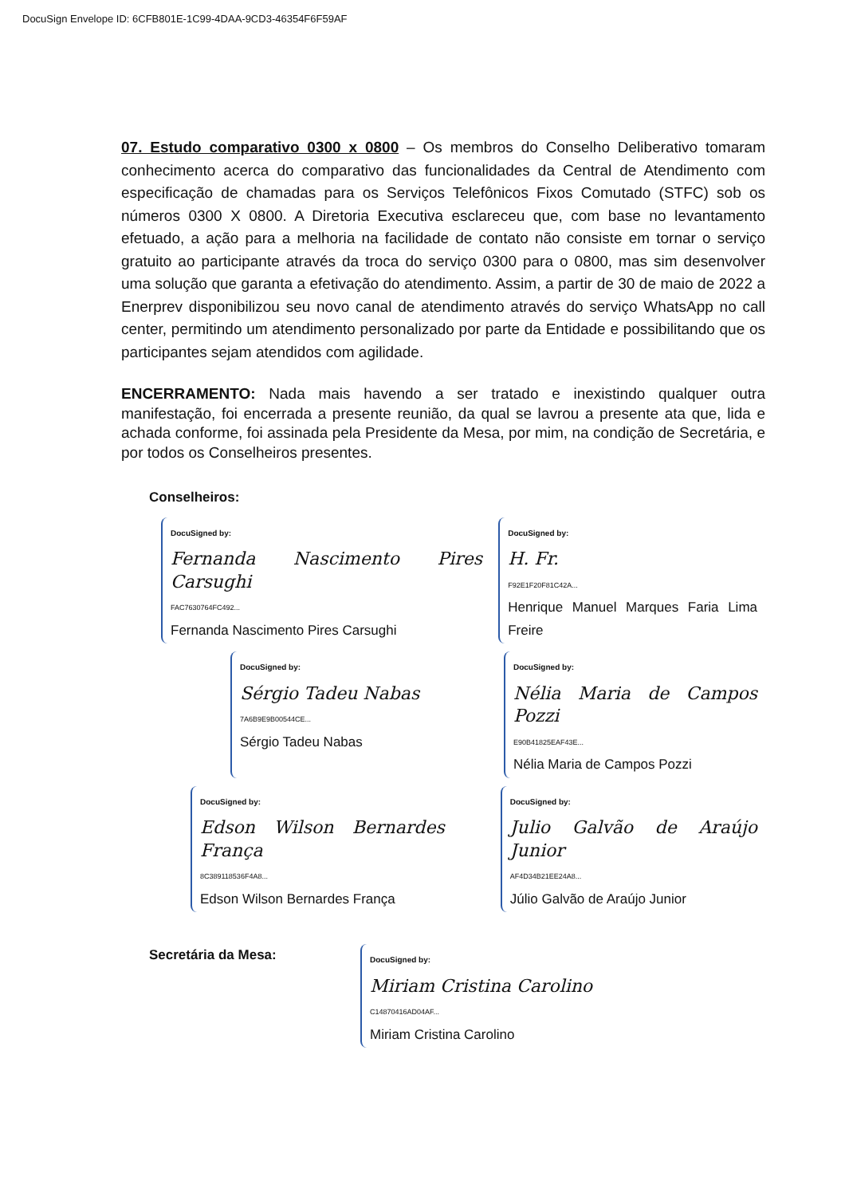DocuSign Envelope ID: 6CFB801E-1C99-4DAA-9CD3-46354F6F59AF
07. Estudo comparativo 0300 x 0800 – Os membros do Conselho Deliberativo tomaram conhecimento acerca do comparativo das funcionalidades da Central de Atendimento com especificação de chamadas para os Serviços Telefônicos Fixos Comutado (STFC) sob os números 0300 X 0800. A Diretoria Executiva esclareceu que, com base no levantamento efetuado, a ação para a melhoria na facilidade de contato não consiste em tornar o serviço gratuito ao participante através da troca do serviço 0300 para o 0800, mas sim desenvolver uma solução que garanta a efetivação do atendimento. Assim, a partir de 30 de maio de 2022 a Enerprev disponibilizou seu novo canal de atendimento através do serviço WhatsApp no call center, permitindo um atendimento personalizado por parte da Entidade e possibilitando que os participantes sejam atendidos com agilidade.
ENCERRAMENTO: Nada mais havendo a ser tratado e inexistindo qualquer outra manifestação, foi encerrada a presente reunião, da qual se lavrou a presente ata que, lida e achada conforme, foi assinada pela Presidente da Mesa, por mim, na condição de Secretária, e por todos os Conselheiros presentes.
Conselheiros:
DocuSigned by:
Fernanda Nascimento Pires Carsughi
FAC7630764FC492...
Fernanda Nascimento Pires Carsughi
DocuSigned by:
H. Fr.
F92E1F20F81C42A...
Henrique Manuel Marques Faria Lima Freire
DocuSigned by:
Sérgio Tadeu Nabas
7A6B9E9B00544CE...
Sérgio Tadeu Nabas
DocuSigned by:
Nélia Maria de Campos Pozzi
E90B41825EAF43E...
Nélia Maria de Campos Pozzi
DocuSigned by:
Edson Wilson Bernardes França
8C389118536F4A8...
Edson Wilson Bernardes França
DocuSigned by:
Julio Galvão de Araújo Junior
AF4D34B21EE24A8...
Júlio Galvão de Araújo Junior
Secretária da Mesa:
DocuSigned by:
Miriam Cristina Carolino
C14870416AD04AF...
Miriam Cristina Carolino